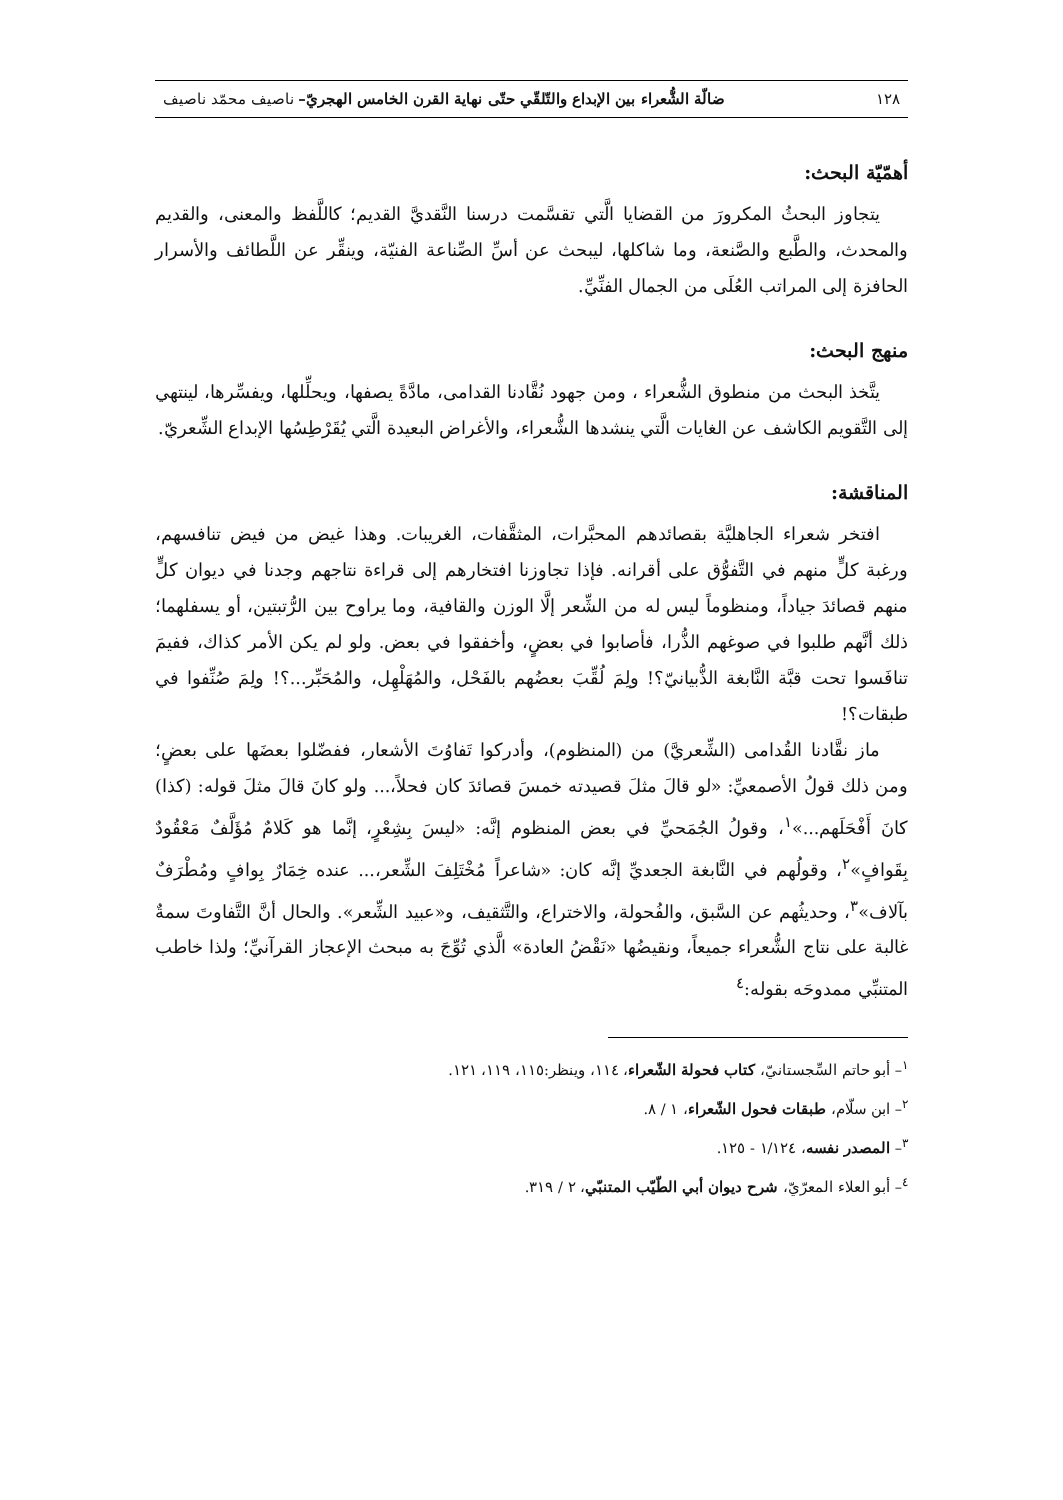١٢٨ ضالّة الشُّعراء بين الإبداع والتّلقّي حتّى نهاية القرن الخامس الهجريّ– ناصيف محمّد ناصيف
أهمّيّة البحث:
يتجاوز البحثُ المكرورَ من القضايا الَّتي تقسَّمت درسنا النَّقديَّ القديم؛ كاللَّفظ والمعنى، والقديم والمحدث، والطَّبع والصَّنعة، وما شاكلها، ليبحث عن أسِّ الصِّناعة الفنيّة، وينقِّر عن اللَّطائف والأسرار الحافزة إلى المراتب العُلَى من الجمال الفنِّيِّ.
منهج البحث:
يتَّخذ البحث من منطوق الشُّعراء ، ومن جهود نُقَّادنا القدامى، مادَّةً يصفها، ويحلِّلها، ويفسِّرها، لينتهي إلى التَّقويم الكاشف عن الغايات الَّتي ينشدها الشُّعراء، والأغراض البعيدة الَّتي يُقَرْطِسُها الإبداع الشِّعريّ.
المناقشة:
افتخر شعراء الجاهليَّة بقصائدهم المحبَّرات، المثقَّفات، الغريبات. وهذا غيض من فيض تنافسهم، ورغبة كلٍّ منهم في التَّفوُّق على أقرانه. فإذا تجاوزنا افتخارهم إلى قراءة نتاجهم وجدنا في ديوان كلٍّ منهم قصائدَ جياداً، ومنظوماً ليس له من الشِّعر إلَّا الوزن والقافية، وما يراوح بين الرُّتبتين، أو يسفلهما؛ ذلك أنَّهم طلبوا في صوغهم الذُّرا، فأصابوا في بعضٍ، وأخفقوا في بعض. ولو لم يكن الأمر كذاك، ففيمَ تنافَسوا تحت قبَّة النَّابغة الذُّبيانيّ؟! ولِمَ لُقِّبَ بعضُهم بالفَحْل، والمُهَلْهِل، والمُحَبِّر...؟! ولِمَ صُنِّفوا في طبقات؟!
ماز نقَّادنا القُدامى (الشِّعريَّ) من (المنظوم)، وأدركوا تَفاوُتَ الأشعار، ففضّلوا بعضَها على بعضٍ؛ ومن ذلك قولُ الأصمعيِّ: «لو قالَ مثلَ قصيدته خمسَ قصائدَ كان فحلاً،... ولو كانَ قالَ مثلَ قوله: (كذا) كانَ أَفْحَلَهم...»<sup>١</sup>، وقولُ الجُمَحيِّ في بعض المنظوم إنَّه: «ليسَ بِشِعْرٍ، إنَّما هو كَلامٌ مُؤَلَّفٌ مَعْقُودٌ بِقَوافٍ»<sup>٢</sup>، وقولُهم في النَّابغة الجعديِّ إنَّه كان: «شاعراً مُخْتَلِفَ الشِّعر،... عنده خِمَارٌ بِوافٍ ومُطْرَفٌ بآلاف»<sup>٣</sup>، وحديثُهم عن السَّبق، والفُحولة، والاختراع، والتَّثقيف، و«عبيد الشِّعر». والحال أنَّ التَّفاوتَ سمةٌ غالبة على نتاج الشُّعراء جميعاً، ونقيضُها «نَقْضُ العادة» الَّذي تُوِّجَ به مبحث الإعجاز القرآنيِّ؛ ولذا خاطب المتنبِّي ممدوحَه بقوله:<sup>٤</sup>
<sup>١</sup>– أبو حاتم السِّجستانيّ، كتاب فحولة الشّعراء، ١١٤، وينظر:١١٥، ١١٩، ١٢١.
<sup>٢</sup>– ابن سلّام، طبقات فحول الشّعراء، ١ / ٨.
<sup>٣</sup>– المصدر نفسه، ١/١٢٤ - ١٢٥.
<sup>٤</sup>– أبو العلاء المعرّيّ، شرح ديوان أبي الطّيّب المتنبّي، ٢ / ٣١٩.